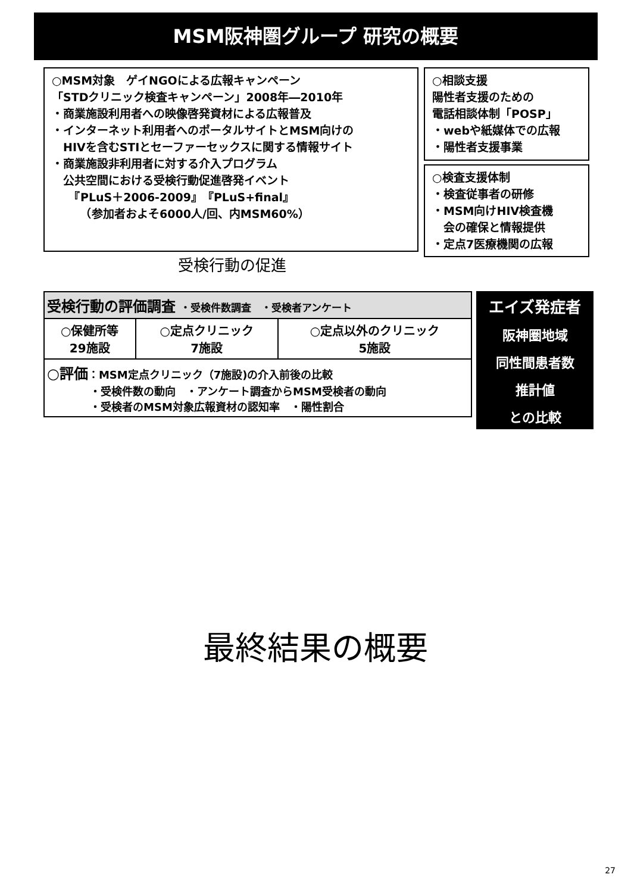MSM阪神圏グループ 研究の概要
○MSM対象　ゲイNGOによる広報キャンペーン
「STDクリニック検査キャンペーン」2008年―2010年
・商業施設利用者への映像啓発資材による広報普及
・インターネット利用者へのポータルサイトとMSM向けの
　HIVを含むSTIとセーファーセックスに関する情報サイト
・商業施設非利用者に対する介入プログラム
　公共空間における受検行動促進啓発イベント
　　『PLuS＋2006-2009』『PLuS+final』
　　　（参加者およそ6000人/回、内MSM60%）
○相談支援
陽性者支援のための
電話相談体制「POSP」
・webや紙媒体での広報
・陽性者支援事業
○検査支援体制
・検査従事者の研修
・MSM向けHIV検査機
　会の確保と情報提供
・定点7医療機関の広報
受検行動の促進
| 受検行動の評価調査 ・受検件数調査 ・受検者アンケート | | |
| ○保健所等 29施設 | ○定点クリニック 7施設 | ○定点以外のクリニック 5施設 |
| ○評価 ：MSM定点クリニック（7施設)の介入前後の比較 ・受検件数の動向 ・アンケート調査からMSM受検者の動向 ・受検者のMSM対象広報資材の認知率 ・陽性割合 | | |
エイズ発症者
阪神圏地域
同性間患者数
推計値
との比較
最終結果の概要
27